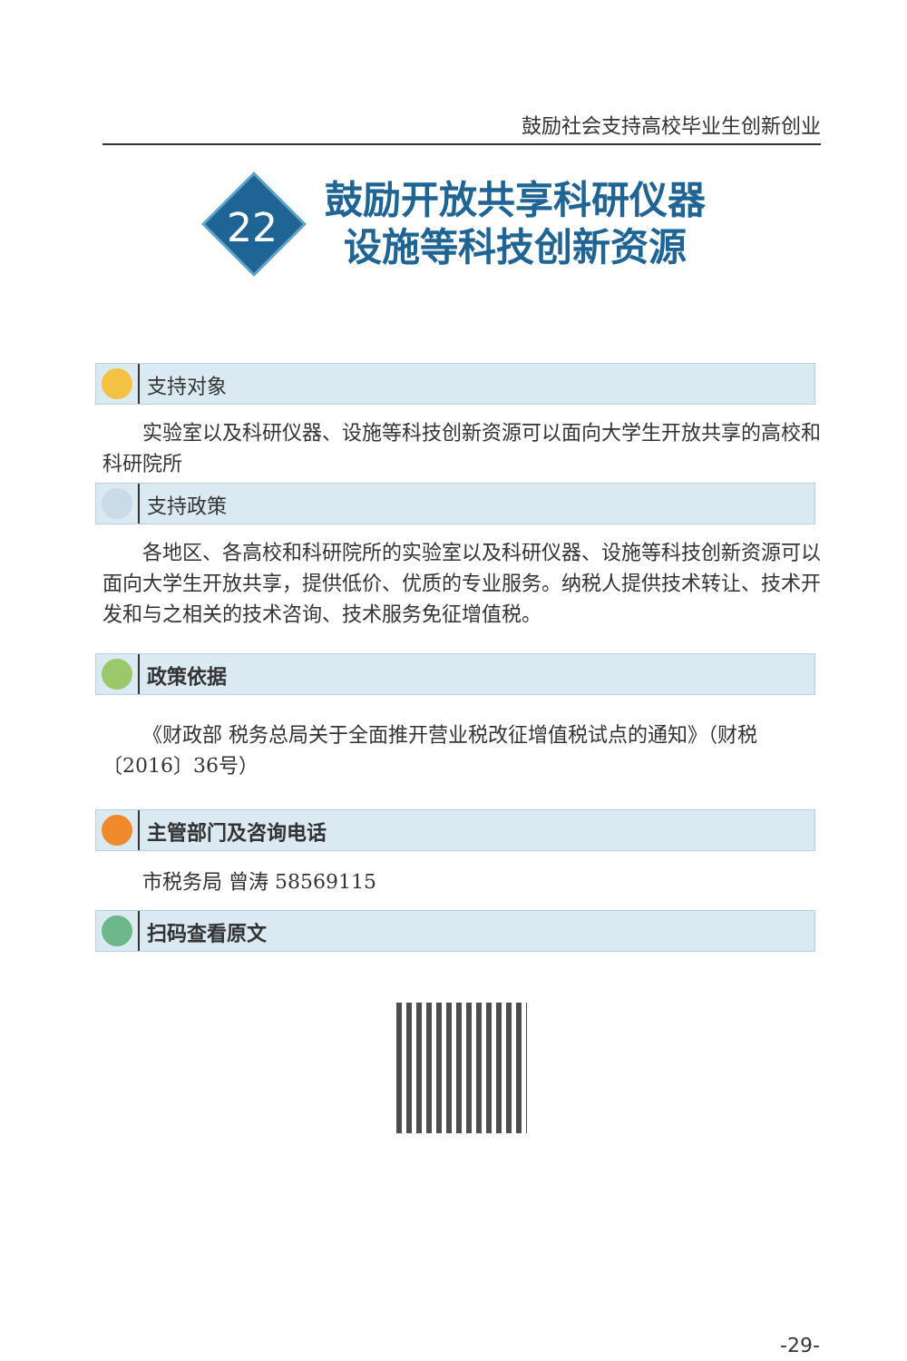鼓励社会支持高校毕业生创新创业
22
鼓励开放共享科研仪器
设施等科技创新资源
支持对象
实验室以及科研仪器、设施等科技创新资源可以面向大学生开放共享的高校和科研院所
支持政策
各地区、各高校和科研院所的实验室以及科研仪器、设施等科技创新资源可以面向大学生开放共享，提供低价、优质的专业服务。纳税人提供技术转让、技术开发和与之相关的技术咨询、技术服务免征增值税。
政策依据
《财政部 税务总局关于全面推开营业税改征增值税试点的通知》（财税〔2016〕36号）
主管部门及咨询电话
市税务局 曾涛 58569115
扫码查看原文
-29-